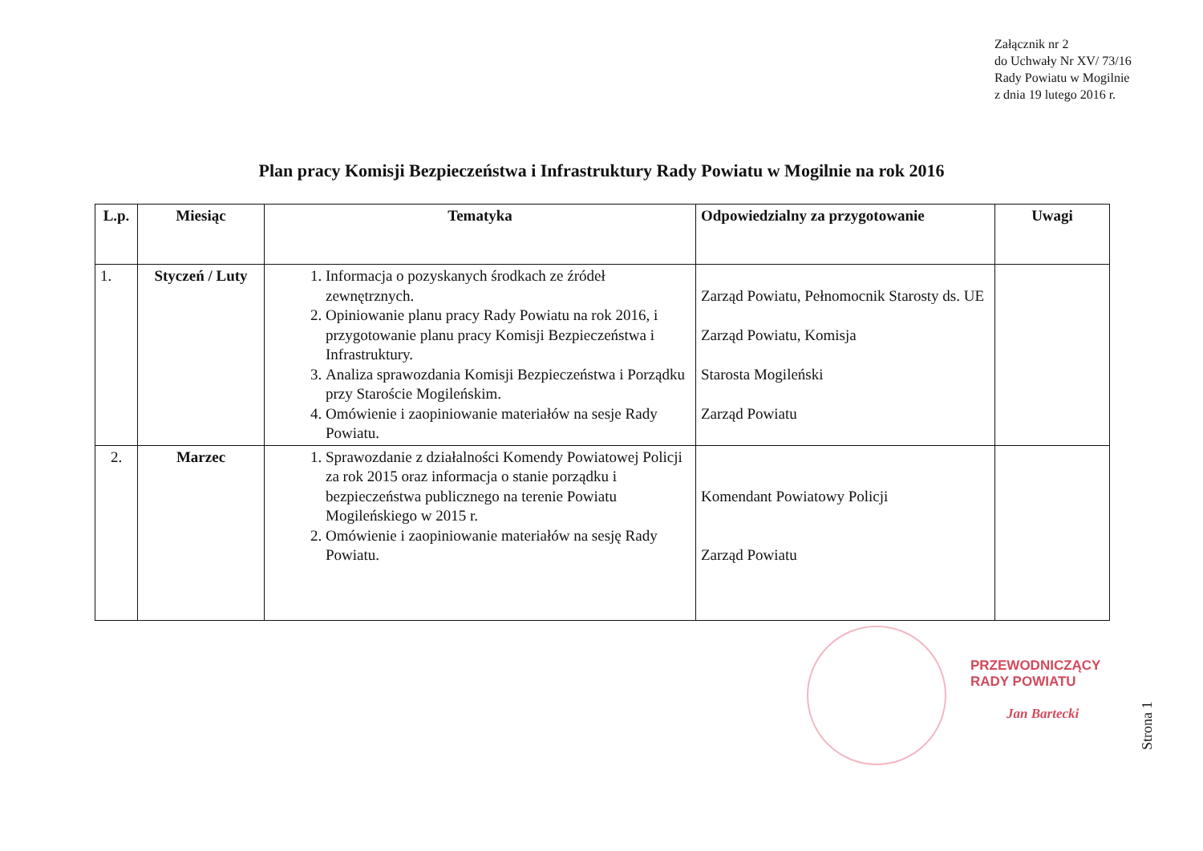Załącznik nr 2
do Uchwały Nr XV/ 73/16
Rady Powiatu w Mogilnie
z dnia 19 lutego 2016 r.
Plan pracy Komisji Bezpieczeństwa i Infrastruktury Rady Powiatu w Mogilnie na rok 2016
| L.p. | Miesiąc | Tematyka | Odpowiedzialny za przygotowanie | Uwagi |
| --- | --- | --- | --- | --- |
| 1. | Styczeń / Luty | 1. Informacja o pozyskanych środkach ze źródeł zewnętrznych. 2. Opiniowanie planu pracy Rady Powiatu na rok 2016, i przygotowanie planu pracy Komisji Bezpieczeństwa i Infrastruktury. 3. Analiza sprawozdania Komisji Bezpieczeństwa i Porządku przy Staroście Mogileńskim. 4. Omówienie i zaopiniowanie materiałów na sesje Rady Powiatu. | Zarząd Powiatu, Pełnomocnik Starosty ds. UE Zarząd Powiatu, Komisja Starosta Mogileński Zarząd Powiatu | |
| 2. | Marzec | 1. Sprawozdanie z działalności Komendy Powiatowej Policji za rok 2015 oraz informacja o stanie porządku i bezpieczeństwa publicznego na terenie Powiatu Mogileńskiego w 2015 r. 2. Omówienie i zaopiniowanie materiałów na sesję Rady Powiatu. | Komendant Powiatowy Policji Zarząd Powiatu | |
PRZEWODNICZĄCY
RADY POWIATU
Jan Bartecki
Strona 1